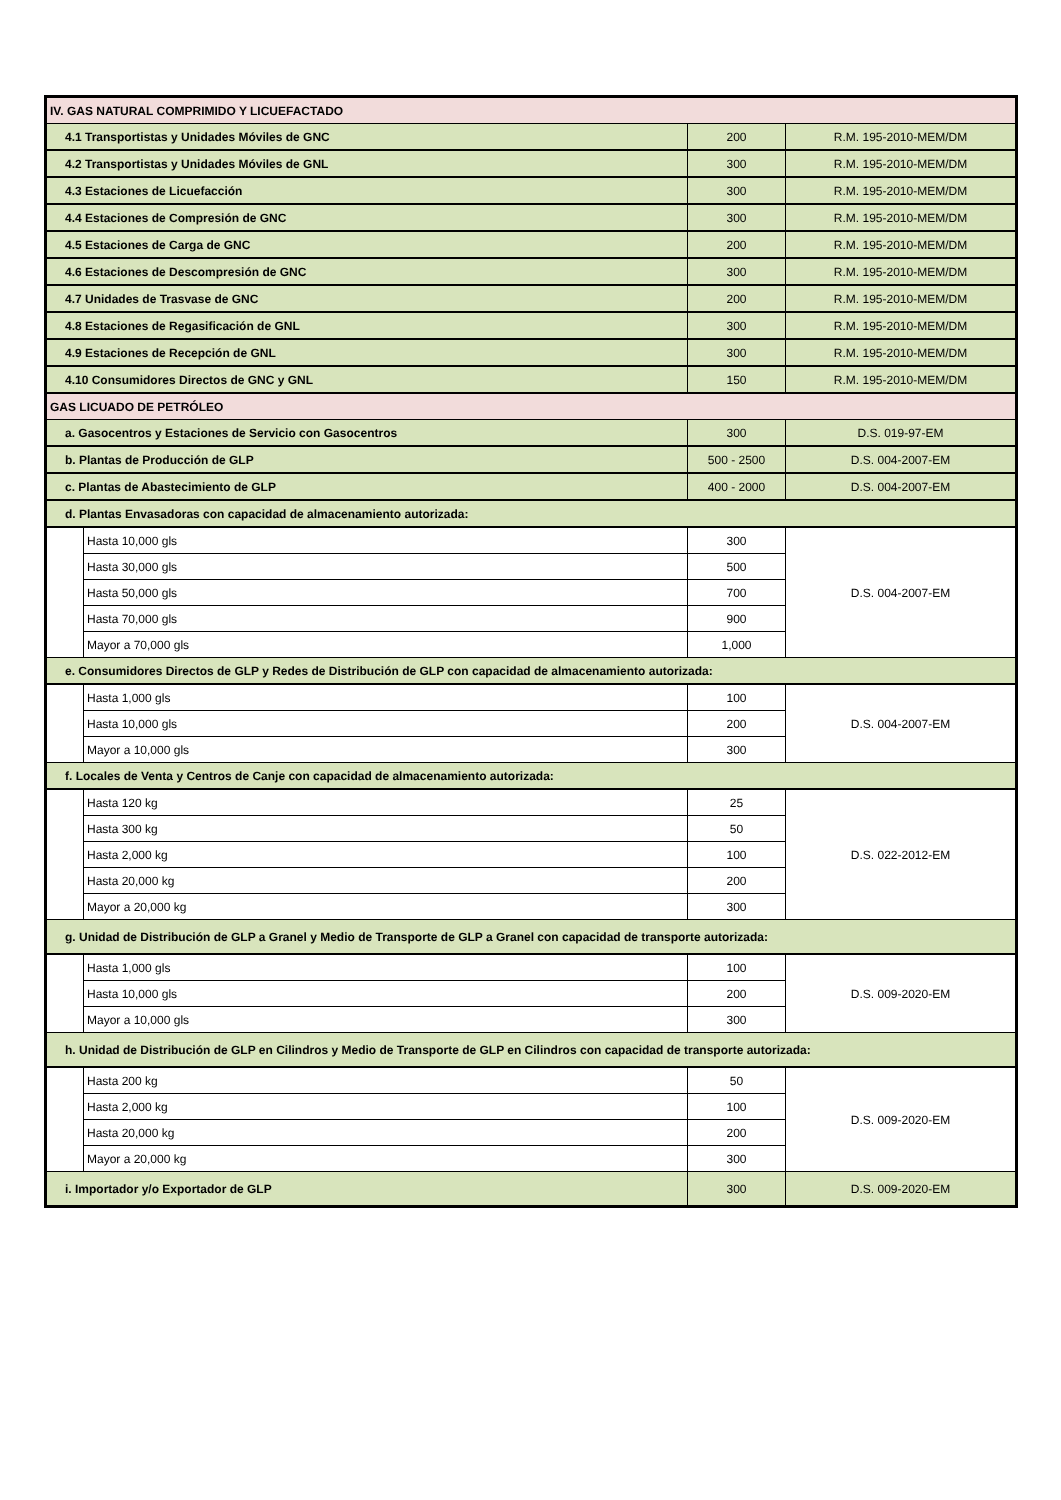| IV. GAS NATURAL COMPRIMIDO Y LICUEFACTADO | | | |
| 4.1 Transportistas y Unidades Móviles de GNC | | 200 | R.M. 195-2010-MEM/DM |
| 4.2 Transportistas y Unidades Móviles de GNL | | 300 | R.M. 195-2010-MEM/DM |
| 4.3 Estaciones de Licuefacción | | 300 | R.M. 195-2010-MEM/DM |
| 4.4 Estaciones de Compresión de GNC | | 300 | R.M. 195-2010-MEM/DM |
| 4.5 Estaciones de Carga de GNC | | 200 | R.M. 195-2010-MEM/DM |
| 4.6 Estaciones de Descompresión de GNC | | 300 | R.M. 195-2010-MEM/DM |
| 4.7 Unidades de Trasvase de GNC | | 200 | R.M. 195-2010-MEM/DM |
| 4.8 Estaciones de Regasificación de GNL | | 300 | R.M. 195-2010-MEM/DM |
| 4.9 Estaciones de Recepción de GNL | | 300 | R.M. 195-2010-MEM/DM |
| 4.10 Consumidores Directos de GNC y GNL | | 150 | R.M. 195-2010-MEM/DM |
| GAS LICUADO DE PETRÓLEO | | | |
| a. Gasocentros y Estaciones de Servicio con Gasocentros | | 300 | D.S. 019-97-EM |
| b. Plantas de Producción de GLP | | 500 - 2500 | D.S. 004-2007-EM |
| c. Plantas de Abastecimiento de GLP | | 400 - 2000 | D.S. 004-2007-EM |
| d. Plantas Envasadoras con capacidad de almacenamiento autorizada: | | | |
| | Hasta 10,000 gls | 300 | D.S. 004-2007-EM |
| | Hasta 30,000 gls | 500 | |
| | Hasta 50,000 gls | 700 | |
| | Hasta 70,000 gls | 900 | |
| | Mayor a 70,000 gls | 1,000 | |
| e. Consumidores Directos de GLP y Redes de Distribución de GLP con capacidad de almacenamiento autorizada: | | | |
| | Hasta 1,000 gls | 100 | D.S. 004-2007-EM |
| | Hasta 10,000 gls | 200 | |
| | Mayor a 10,000 gls | 300 | |
| f. Locales de Venta y Centros de Canje con capacidad de almacenamiento autorizada: | | | |
| | Hasta 120 kg | 25 | D.S. 022-2012-EM |
| | Hasta 300 kg | 50 | |
| | Hasta 2,000 kg | 100 | |
| | Hasta 20,000 kg | 200 | |
| | Mayor a 20,000 kg | 300 | |
| g. Unidad de Distribución de GLP a Granel y Medio de Transporte de GLP a Granel con capacidad de transporte autorizada: | | | |
| | Hasta 1,000 gls | 100 | D.S. 009-2020-EM |
| | Hasta 10,000 gls | 200 | |
| | Mayor a 10,000 gls | 300 | |
| h. Unidad de Distribución de GLP en Cilindros y Medio de Transporte de GLP en Cilindros con capacidad de transporte autorizada: | | | |
| | Hasta 200 kg | 50 | D.S. 009-2020-EM |
| | Hasta 2,000 kg | 100 | |
| | Hasta 20,000 kg | 200 | |
| | Mayor a 20,000 kg | 300 | |
| i. Importador y/o Exportador de GLP | | 300 | D.S. 009-2020-EM |